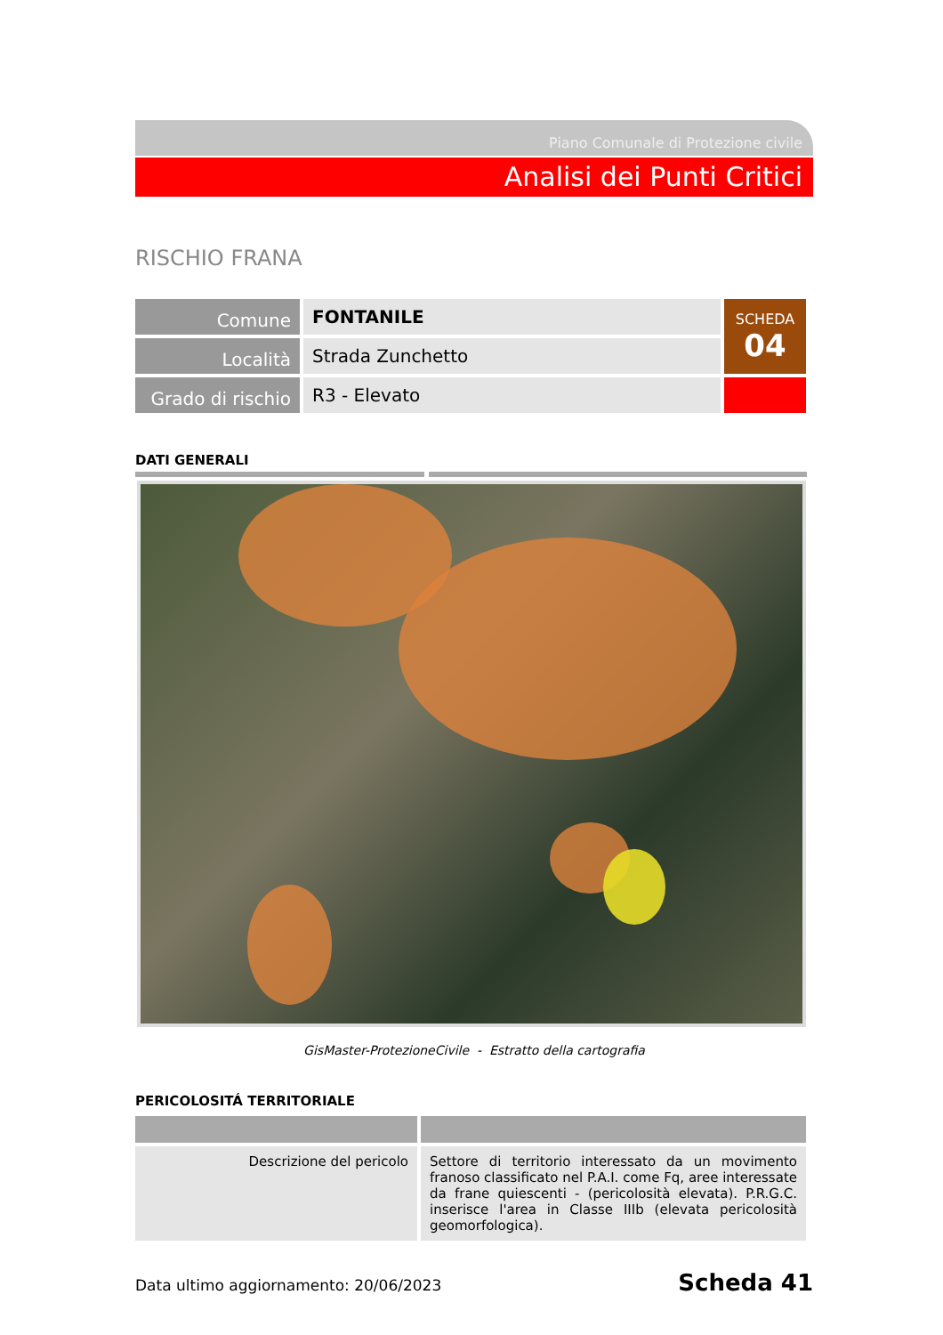Piano Comunale di Protezione civile
Analisi dei Punti Critici
RISCHIO FRANA
| Comune | FONTANILE | SCHEDA 04 |
| Località | Strada Zunchetto | |
| Grado di rischio | R3 - Elevato | |
DATI GENERALI
GisMaster-ProtezioneCivile - Estratto della cartografia
PERICOLOSITÁ TERRITORIALE
| Descrizione del pericolo | Settore di territorio interessato da un movimento franoso classificato nel P.A.I. come Fq, aree interessate da frane quiescenti - (pericolosità elevata). P.R.G.C. inserisce l'area in Classe IIIb (elevata pericolosità geomorfologica). |
Data ultimo aggiornamento: 20/06/2023 Scheda 41